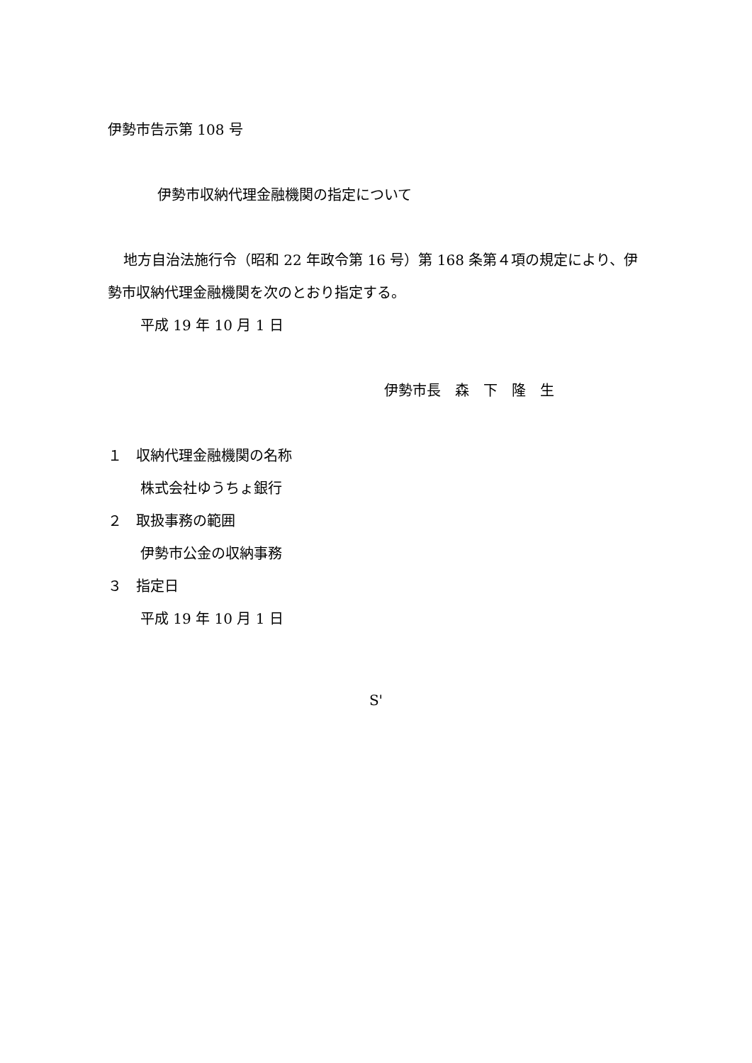伊勢市告示第 108 号
伊勢市収納代理金融機関の指定について
地方自治法施行令（昭和 22 年政令第 16 号）第 168 条第４項の規定により、伊勢市収納代理金融機関を次のとおり指定する。
平成 19 年 10 月 1 日
伊勢市長　森　下　隆　生
１　収納代理金融機関の名称
株式会社ゆうちょ銀行
２　取扱事務の範囲
伊勢市公金の収納事務
３　指定日
平成 19 年 10 月 1 日
S'